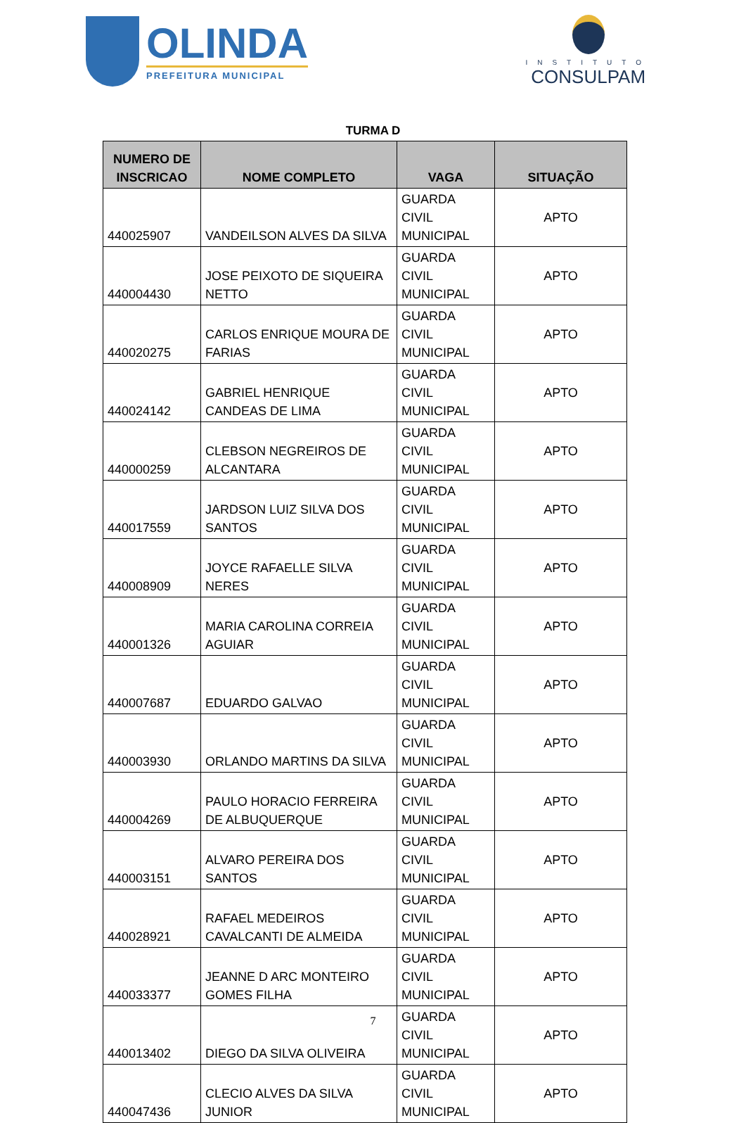OLINDA
PREFEITURA MUNICIPAL
INSTITUTO
CONSULPAM
TURMA D
| NUMERO DE INSCRICAO | NOME COMPLETO | VAGA | SITUAÇÃO |
| --- | --- | --- | --- |
| 440025907 | VANDEILSON ALVES DA SILVA | GUARDA CIVIL MUNICIPAL | APTO |
| 440004430 | JOSE PEIXOTO DE SIQUEIRA NETTO | GUARDA CIVIL MUNICIPAL | APTO |
| 440020275 | CARLOS ENRIQUE MOURA DE FARIAS | GUARDA CIVIL MUNICIPAL | APTO |
| 440024142 | GABRIEL HENRIQUE CANDEAS DE LIMA | GUARDA CIVIL MUNICIPAL | APTO |
| 440000259 | CLEBSON NEGREIROS DE ALCANTARA | GUARDA CIVIL MUNICIPAL | APTO |
| 440017559 | JARDSON LUIZ SILVA DOS SANTOS | GUARDA CIVIL MUNICIPAL | APTO |
| 440008909 | JOYCE RAFAELLE SILVA NERES | GUARDA CIVIL MUNICIPAL | APTO |
| 440001326 | MARIA CAROLINA CORREIA AGUIAR | GUARDA CIVIL MUNICIPAL | APTO |
| 440007687 | EDUARDO GALVAO | GUARDA CIVIL MUNICIPAL | APTO |
| 440003930 | ORLANDO MARTINS DA SILVA | GUARDA CIVIL MUNICIPAL | APTO |
| 440004269 | PAULO HORACIO FERREIRA DE ALBUQUERQUE | GUARDA CIVIL MUNICIPAL | APTO |
| 440003151 | ALVARO PEREIRA DOS SANTOS | GUARDA CIVIL MUNICIPAL | APTO |
| 440028921 | RAFAEL MEDEIROS CAVALCANTI DE ALMEIDA | GUARDA CIVIL MUNICIPAL | APTO |
| 440033377 | JEANNE D ARC MONTEIRO GOMES FILHA | GUARDA CIVIL MUNICIPAL | APTO |
| 440013402 | DIEGO DA SILVA OLIVEIRA | GUARDA CIVIL MUNICIPAL | APTO |
| 440047436 | CLECIO ALVES DA SILVA JUNIOR | GUARDA CIVIL MUNICIPAL | APTO |
7